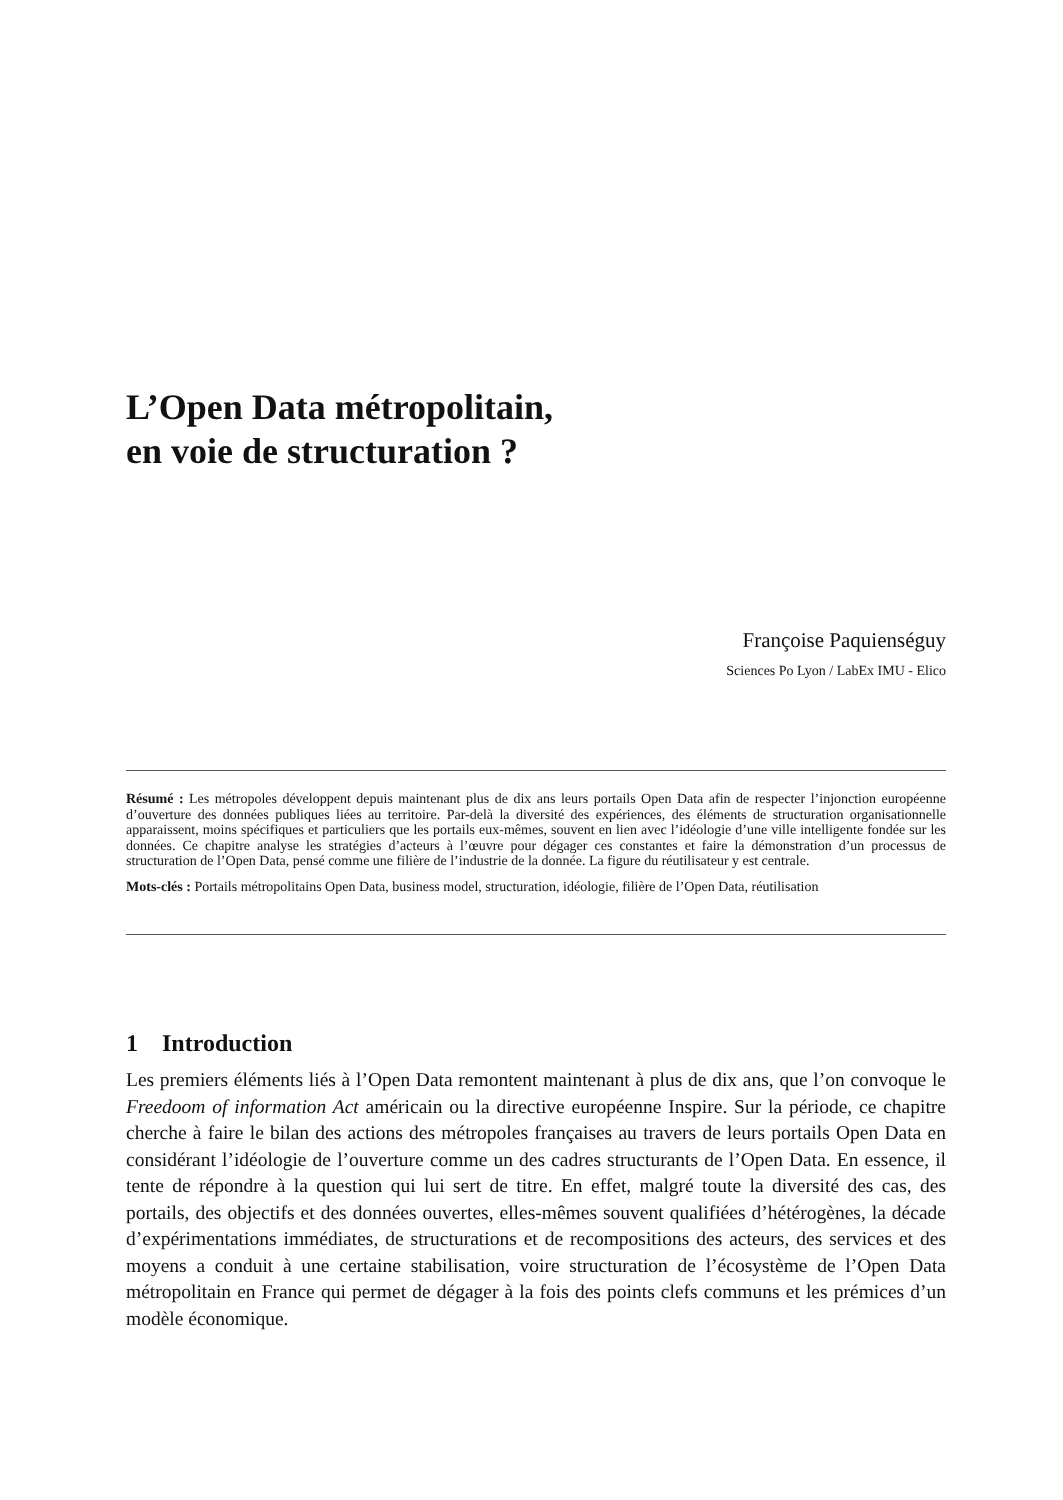L’Open Data métropolitain,
en voie de structuration ?
Françoise Paquienséguy
Sciences Po Lyon / LabEx IMU - Elico
Résumé : Les métropoles développent depuis maintenant plus de dix ans leurs portails Open Data afin de respecter l’injonction européenne d’ouverture des données publiques liées au territoire. Par-delà la diversité des expériences, des éléments de structuration organisationnelle apparaissent, moins spécifiques et particuliers que les portails eux-mêmes, souvent en lien avec l’idéologie d’une ville intelligente fondée sur les données. Ce chapitre analyse les stratégies d’acteurs à l’œuvre pour dégager ces constantes et faire la démonstration d’un processus de structuration de l’Open Data, pensé comme une filière de l’industrie de la donnée. La figure du réutilisateur y est centrale.
Mots-clés : Portails métropolitains Open Data, business model, structuration, idéologie, filière de l’Open Data, réutilisation
1 Introduction
Les premiers éléments liés à l’Open Data remontent maintenant à plus de dix ans, que l’on convoque le Freedoom of information Act américain ou la directive européenne Inspire. Sur la période, ce chapitre cherche à faire le bilan des actions des métropoles françaises au travers de leurs portails Open Data en considérant l’idéologie de l’ouverture comme un des cadres structurants de l’Open Data. En essence, il tente de répondre à la question qui lui sert de titre. En effet, malgré toute la diversité des cas, des portails, des objectifs et des données ouvertes, elles-mêmes souvent qualifiées d’hétérogènes, la décade d’expérimentations immédiates, de structurations et de recompositions des acteurs, des services et des moyens a conduit à une certaine stabilisation, voire structuration de l’écosystème de l’Open Data métropolitain en France qui permet de dégager à la fois des points clefs communs et les prémices d’un modèle économique.